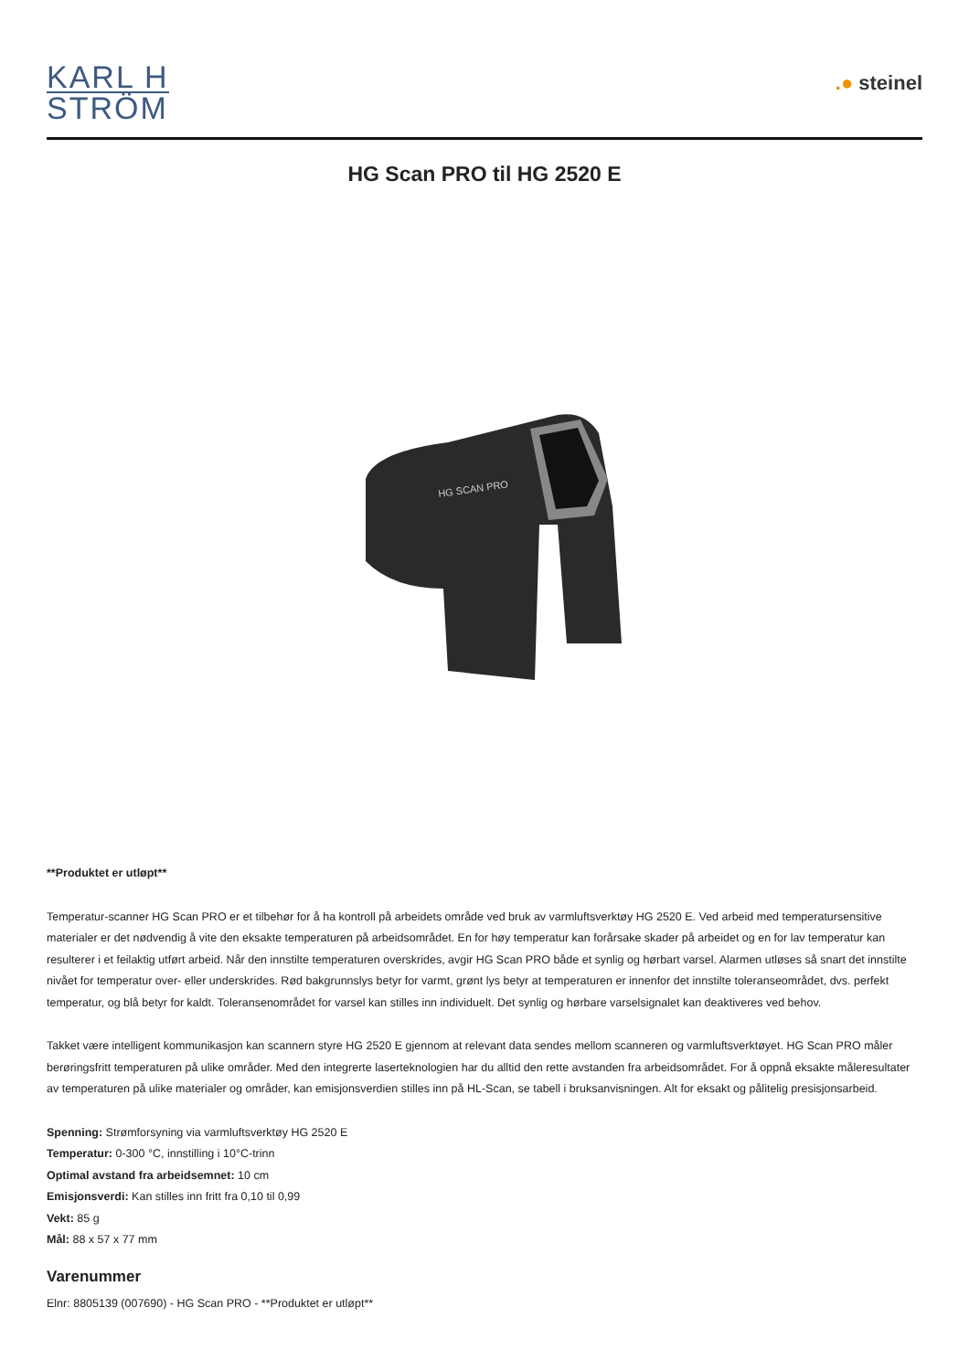KARL H
STRÖM
.● steinel
HG Scan PRO til HG 2520 E
HG SCAN PRO
**Produktet er utløpt**
Temperatur-scanner HG Scan PRO er et tilbehør for å ha kontroll på arbeidets område ved bruk av varmluftsverktøy HG 2520 E. Ved arbeid med temperatursensitive materialer er det nødvendig å vite den eksakte temperaturen på arbeidsområdet. En for høy temperatur kan forårsake skader på arbeidet og en for lav temperatur kan resulterer i et feilaktig utført arbeid. Når den innstilte temperaturen overskrides, avgir HG Scan PRO både et synlig og hørbart varsel. Alarmen utløses så snart det innstilte nivået for temperatur over- eller underskrides. Rød bakgrunnslys betyr for varmt, grønt lys betyr at temperaturen er innenfor det innstilte toleranseområdet, dvs. perfekt temperatur, og blå betyr for kaldt. Toleransenområdet for varsel kan stilles inn individuelt. Det synlig og hørbare varselsignalet kan deaktiveres ved behov.
Takket være intelligent kommunikasjon kan scannern styre HG 2520 E gjennom at relevant data sendes mellom scanneren og varmluftsverktøyet. HG Scan PRO måler berøringsfritt temperaturen på ulike områder. Med den integrerte laserteknologien har du alltid den rette avstanden fra arbeidsområdet. For å oppnå eksakte måleresultater av temperaturen på ulike materialer og områder, kan emisjonsverdien stilles inn på HL-Scan, se tabell i bruksanvisningen. Alt for eksakt og pålitelig presisjonsarbeid.
Spenning: Strømforsyning via varmluftsverktøy HG 2520 E
Temperatur: 0-300 °C, innstilling i 10°C-trinn
Optimal avstand fra arbeidsemnet: 10 cm
Emisjonsverdi: Kan stilles inn fritt fra 0,10 til 0,99
Vekt: 85 g
Mål: 88 x 57 x 77 mm
Varenummer
Elnr: 8805139 (007690) - HG Scan PRO - **Produktet er utløpt**